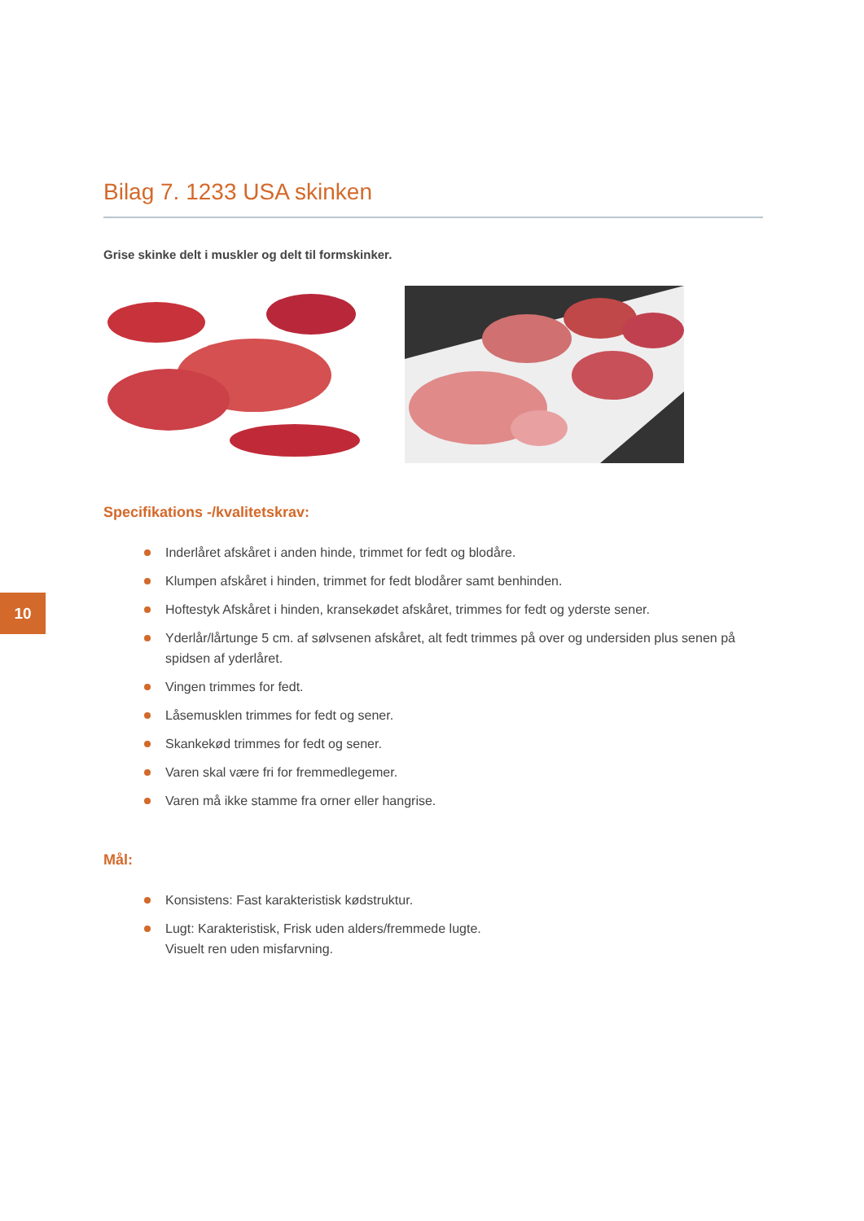10
Bilag 7. 1233 USA skinken
Grise skinke delt i muskler og delt til formskinker.
Specifikations -/kvalitetskrav:
Inderlåret afskåret i anden hinde, trimmet for fedt og blodåre.
Klumpen afskåret i hinden, trimmet for fedt blodårer samt benhinden.
Hoftestyk Afskåret i hinden, kransekødet afskåret, trimmes for fedt og yderste sener.
Yderlår/lårtunge 5 cm. af sølvsenen afskåret, alt fedt trimmes på over og undersiden plus senen på spidsen af yderlåret.
Vingen trimmes for fedt.
Låsemusklen trimmes for fedt og sener.
Skankekød trimmes for fedt og sener.
Varen skal være fri for fremmedlegemer.
Varen må ikke stamme fra orner eller hangrise.
Mål:
Konsistens: Fast karakteristisk kødstruktur.
Lugt: Karakteristisk, Frisk uden alders/fremmede lugte.
Visuelt ren uden misfarvning.